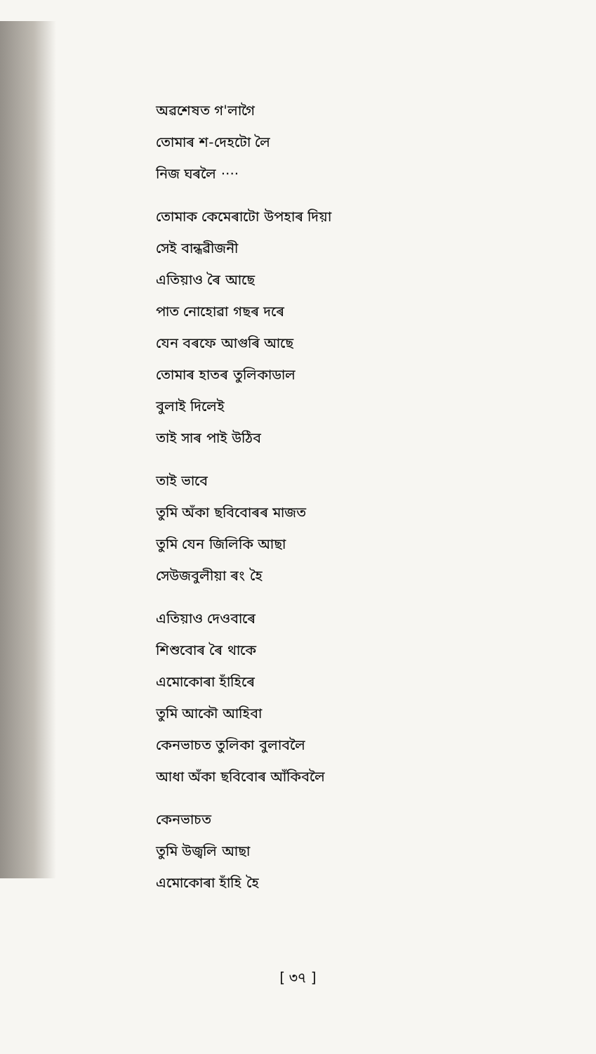অৱশেষত গ'লাগৈ
তোমাৰ শ-দেহটো লৈ
নিজ ঘৰলৈ ····
তোমাক কেমেৰাটো উপহাৰ দিয়া
সেই বান্ধৱীজনী
এতিয়াও ৰৈ আছে
পাত নোহোৱা গছৰ দৰে
যেন বৰফে আগুৰি আছে
তোমাৰ হাতৰ তুলিকাডাল
বুলাই দিলেই
তাই সাৰ পাই উঠিব
তাই ভাবে
তুমি অঁকা ছবিবোৰৰ মাজত
তুমি যেন জিলিকি আছা
সেউজবুলীয়া ৰং হৈ
এতিয়াও দেওবাৰে
শিশুবোৰ ৰৈ থাকে
এমোকোৰা হাঁহিৰে
তুমি আকৌ আহিবা
কেনভাচত তুলিকা বুলাবলৈ
আধা অঁকা ছবিবোৰ আঁকিবলৈ
কেনভাচত
তুমি উজ্বলি আছা
এমোকোৰা হাঁহি হৈ
[ ৩৭ ]